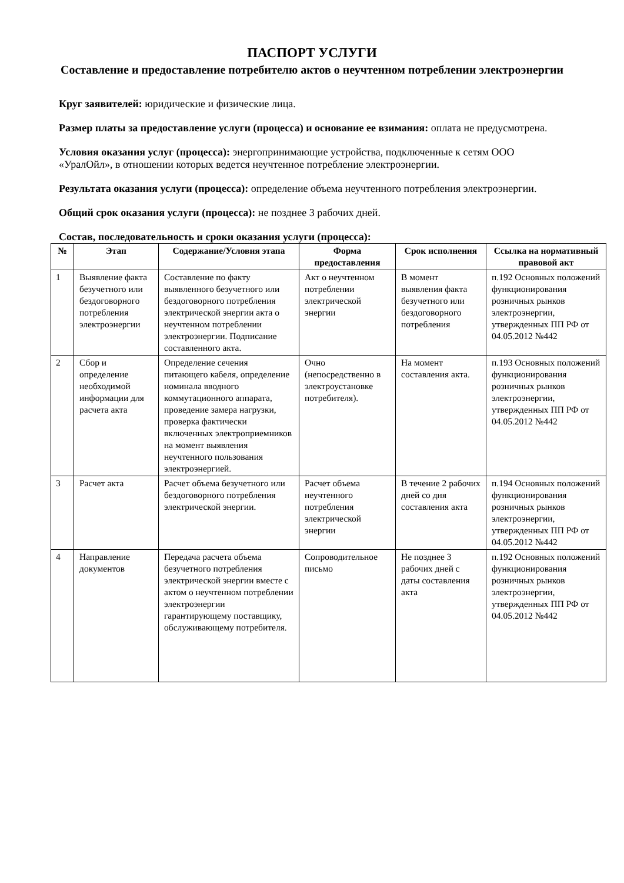ПАСПОРТ УСЛУГИ
Составление и предоставление потребителю актов о неучтенном потреблении электроэнергии
Круг заявителей: юридические и физические лица.
Размер платы за предоставление услуги (процесса) и основание ее взимания: оплата не предусмотрена.
Условия оказания услуг (процесса): энергопринимающие устройства, подключенные к сетям ООО «УралОйл», в отношении которых ведется неучтенное потребление электроэнергии.
Результата оказания услуги (процесса): определение объема неучтенного потребления электроэнергии.
Общий срок оказания услуги (процесса): не позднее 3 рабочих дней.
Состав, последовательность и сроки оказания услуги (процесса):
| № | Этап | Содержание/Условия этапа | Форма предоставления | Срок исполнения | Ссылка на нормативный правовой акт |
| --- | --- | --- | --- | --- | --- |
| 1 | Выявление факта безучетного или бездоговорного потребления электроэнергии | Составление по факту выявленного безучетного или бездоговорного потребления электрической энергии акта о неучтенном потреблении электроэнергии. Подписание составленного акта. | Акт о неучтенном потреблении электрической энергии | В момент выявления факта безучетного или бездоговорного потребления | п.192 Основных положений функционирования розничных рынков электроэнергии, утвержденных ПП РФ от 04.05.2012 №442 |
| 2 | Сбор и определение необходимой информации для расчета акта | Определение сечения питающего кабеля, определение номинала вводного коммутационного аппарата, проведение замера нагрузки, проверка фактически включенных электроприемников на момент выявления неучтенного пользования электроэнергией. | Очно (непосредственно в электроустановке потребителя). | На момент составления акта. | п.193 Основных положений функционирования розничных рынков электроэнергии, утвержденных ПП РФ от 04.05.2012 №442 |
| 3 | Расчет акта | Расчет объема безучетного или бездоговорного потребления электрической энергии. | Расчет объема неучтенного потребления электрической энергии | В течение 2 рабочих дней со дня составления акта | п.194 Основных положений функционирования розничных рынков электроэнергии, утвержденных ПП РФ от 04.05.2012 №442 |
| 4 | Направление документов | Передача расчета объема безучетного потребления электрической энергии вместе с актом о неучтенном потреблении электроэнергии гарантирующему поставщику, обслуживающему потребителя. | Сопроводительное письмо | Не позднее 3 рабочих дней с даты составления акта | п.192 Основных положений функционирования розничных рынков электроэнергии, утвержденных ПП РФ от 04.05.2012 №442 |